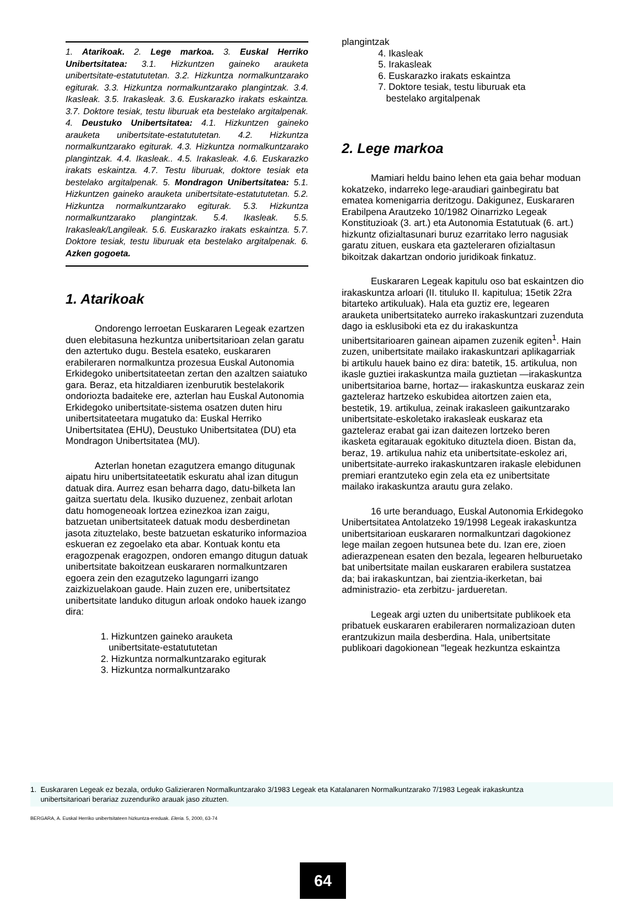1. Atarikoak. 2. Lege markoa. 3. Euskal Herriko Unibertsitatea: 3.1. Hizkuntzen gaineko arauketa unibertsitate-estatututetan. 3.2. Hizkuntza normalkuntzarako egiturak. 3.3. Hizkuntza normalkuntzarako plangintzak. 3.4. Ikasleak. 3.5. Irakasleak. 3.6. Euskarazko irakats eskaintza. 3.7. Doktore tesiak, testu liburuak eta bestelako argitalpenak. 4. Deustuko Unibertsitatea: 4.1. Hizkuntzen gaineko arauketa unibertsitate-estatututetan. 4.2. Hizkuntza normalkuntzarako egiturak. 4.3. Hizkuntza normalkuntzarako plangintzak. 4.4. Ikasleak.. 4.5. Irakasleak. 4.6. Euskarazko irakats eskaintza. 4.7. Testu liburuak, doktore tesiak eta bestelako argitalpenak. 5. Mondragon Unibertsitatea: 5.1. Hizkuntzen gaineko arauketa unibertsitate-estatututetan. 5.2. Hizkuntza normalkuntzarako egiturak. 5.3. Hizkuntza normalkuntzarako plangintzak. 5.4. Ikasleak. 5.5. Irakasleak/Langileak. 5.6. Euskarazko irakats eskaintza. 5.7. Doktore tesiak, testu liburuak eta bestelako argitalpenak. 6. Azken gogoeta.
1. Atarikoak
Ondorengo lerroetan Euskararen Legeak ezartzen duen elebitasuna hezkuntza unibertsitarioan zelan garatu den aztertuko dugu. Bestela esateko, euskararen erabileraren normalkuntza prozesua Euskal Autonomia Erkidegoko unibertsitateetan zertan den azaltzen saiatuko gara. Beraz, eta hitzaldiaren izenburutik bestelakorik ondoriozta badaiteke ere, azterlan hau Euskal Autonomia Erkidegoko unibertsitate-sistema osatzen duten hiru unibertsitateetara mugatuko da: Euskal Herriko Unibertsitatea (EHU), Deustuko Unibertsitatea (DU) eta Mondragon Unibertsitatea (MU).
Azterlan honetan ezagutzera emango ditugunak aipatu hiru unibertsitateetatik eskuratu ahal izan ditugun datuak dira. Aurrez esan beharra dago, datu-bilketa lan gaitza suertatu dela. Ikusiko duzuenez, zenbait arlotan datu homogeneoak lortzea ezinezkoa izan zaigu, batzuetan unibertsitateek datuak modu desberdinetan jasota zituztelako, beste batzuetan eskaturiko informazioa eskueran ez zegoelako eta abar. Kontuak kontu eta eragozpenak eragozpen, ondoren emango ditugun datuak unibertsitate bakoitzean euskararen normalkuntzaren egoera zein den ezagutzeko lagungarri izango zaizkizuelakoan gaude. Hain zuzen ere, unibertsitatez unibertsitate landuko ditugun arloak ondoko hauek izango dira:
1. Hizkuntzen gaineko arauketa
unibertsitate-estatututetan
2. Hizkuntza normalkuntzarako egiturak
3. Hizkuntza normalkuntzarako
plangintzak
4. Ikasleak
5. Irakasleak
6. Euskarazko irakats eskaintza
7. Doktore tesiak, testu liburuak eta
bestelako argitalpenak
2. Lege markoa
Mamiari heldu baino lehen eta gaia behar moduan kokatzeko, indarreko lege-araudiari gainbegiratu bat ematea komenigarria deritzogu. Dakigunez, Euskararen Erabilpena Arautzeko 10/1982 Oinarrizko Legeak Konstituzioak (3. art.) eta Autonomia Estatutuak (6. art.) hizkuntz ofizialtasunari buruz ezarritako lerro nagusiak garatu zituen, euskara eta gazteleraren ofizialtasun bikoitzak dakartzan ondorio juridikoak finkatuz.
Euskararen Legeak kapitulu oso bat eskaintzen dio irakaskuntza arloari (II. tituluko II. kapitulua; 15etik 22ra bitarteko artikuluak). Hala eta guztiz ere, legearen arauketa unibertsitateko aurreko irakaskuntzari zuzenduta dago ia esklusiboki eta ez du irakaskuntza unibertsitarioaren gainean aipamen zuzenik egiten<sup>1</sup>. Hain zuzen, unibertsitate mailako irakaskuntzari aplikagarriak bi artikulu hauek baino ez dira: batetik, 15. artikulua, non ikasle guztiei irakaskuntza maila guztietan —irakaskuntza unibertsitarioa barne, hortaz— irakaskuntza euskaraz zein gazteleraz hartzeko eskubidea aitortzen zaien eta, bestetik, 19. artikulua, zeinak irakasleen gaikuntzarako unibertsitate-eskoletako irakasleak euskaraz eta gazteleraz erabat gai izan daitezen lortzeko beren ikasketa egitarauak egokituko dituztela dioen. Bistan da, beraz, 19. artikulua nahiz eta unibertsitate-eskolez ari, unibertsitate-aurreko irakaskuntzaren irakasle elebidunen premiari erantzuteko egin zela eta ez unibertsitate mailako irakaskuntza arautu gura zelako.
16 urte beranduago, Euskal Autonomia Erkidegoko Unibertsitatea Antolatzeko 19/1998 Legeak irakaskuntza unibertsitarioan euskararen normalkuntzari dagokionez lege mailan zegoen hutsunea bete du. Izan ere, zioen adierazpenean esaten den bezala, legearen helburuetako bat unibertsitate mailan euskararen erabilera sustatzea da; bai irakaskuntzan, bai zientzia-ikerketan, bai administrazio- eta zerbitzu- jardueretan.
Legeak argi uzten du unibertsitate publikoek eta pribatuek euskararen erabileraren normalizazioan duten erantzukizun maila desberdina. Hala, unibertsitate publikoari dagokionean "legeak hezkuntza eskaintza
1. Euskararen Legeak ez bezala, orduko Galizieraren Normalkuntzarako 3/1983 Legeak eta Katalanaren Normalkuntzarako 7/1983 Legeak irakaskuntza
unibertsitarioari berariaz zuzenduriko arauak jaso zituzten.
BERGARA, A. Euskal Herriko unibertsitateen hizkuntza-ereduak. Eleria. 5, 2000, 63-74
64